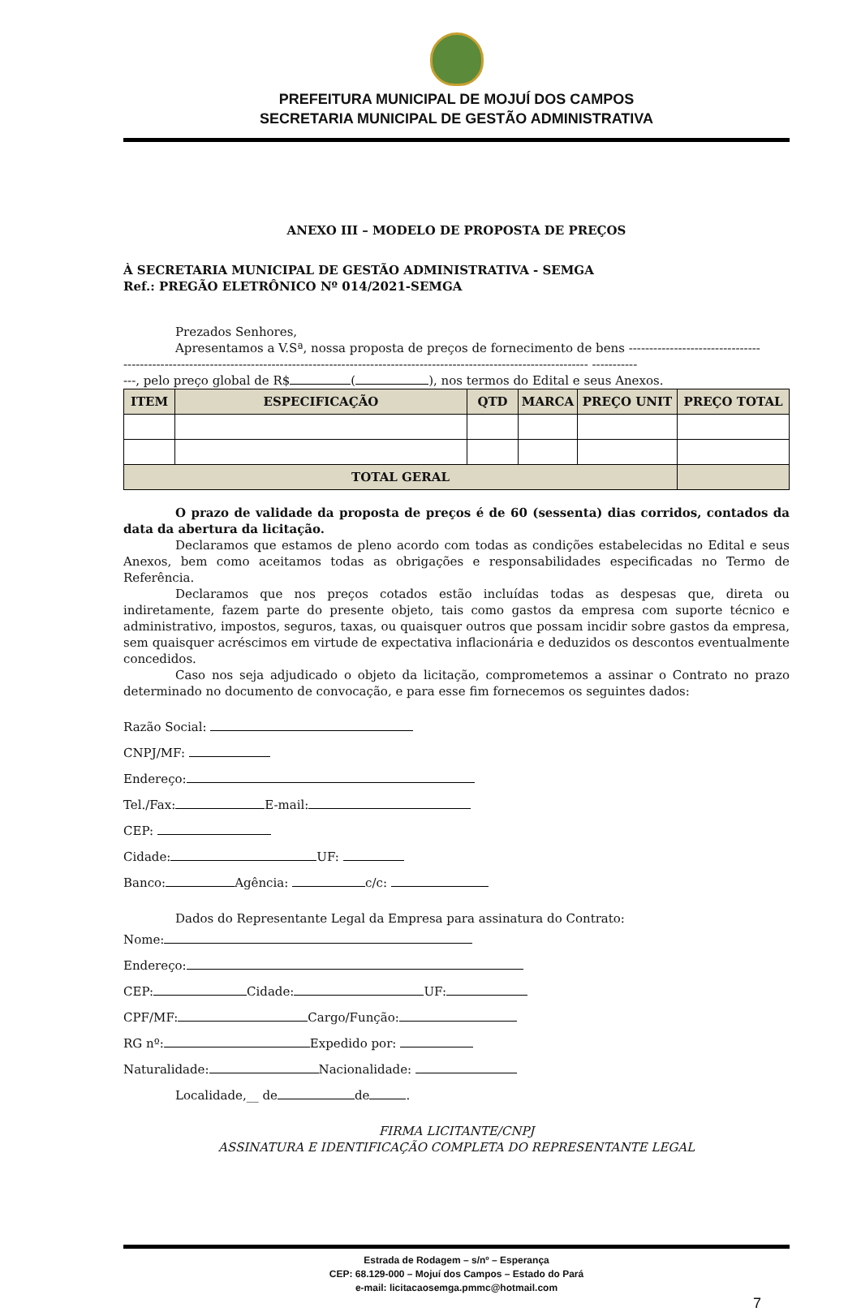PREFEITURA MUNICIPAL DE MOJUÍ DOS CAMPOS
SECRETARIA MUNICIPAL DE GESTÃO ADMINISTRATIVA
ANEXO III – MODELO DE PROPOSTA DE PREÇOS
À SECRETARIA MUNICIPAL DE GESTÃO ADMINISTRATIVA - SEMGA
Ref.: PREGÃO ELETRÔNICO Nº 014/2021-SEMGA
Prezados Senhores,
Apresentamos a V.Sª, nossa proposta de preços de fornecimento de bens --------------------------------
----------------------------------------------------------------------------------------------------------------- -----------
---, pelo preço global de R$ ( ), nos termos do Edital e seus Anexos.
| ITEM | ESPECIFICAÇÃO | QTD | MARCA | PREÇO UNIT | PREÇO TOTAL |
| --- | --- | --- | --- | --- | --- |
| TOTAL GERAL | | | | | |
O prazo de validade da proposta de preços é de 60 (sessenta) dias corridos, contados da data da abertura da licitação.
Declaramos que estamos de pleno acordo com todas as condições estabelecidas no Edital e seus Anexos, bem como aceitamos todas as obrigações e responsabilidades especificadas no Termo de Referência.
Declaramos que nos preços cotados estão incluídas todas as despesas que, direta ou indiretamente, fazem parte do presente objeto, tais como gastos da empresa com suporte técnico e administrativo, impostos, seguros, taxas, ou quaisquer outros que possam incidir sobre gastos da empresa, sem quaisquer acréscimos em virtude de expectativa inflacionária e deduzidos os descontos eventualmente concedidos.
Caso nos seja adjudicado o objeto da licitação, comprometemos a assinar o Contrato no prazo determinado no documento de convocação, e para esse fim fornecemos os seguintes dados:
Razão Social:
CNPJ/MF:
Endereço:
Tel./Fax: E-mail:
CEP:
Cidade: UF:
Banco: Agência: c/c:
Dados do Representante Legal da Empresa para assinatura do Contrato:
Nome:
Endereço:
CEP: Cidade: UF:
CPF/MF: Cargo/Função:
RG nº: Expedido por:
Naturalidade: Nacionalidade:
Localidade,__ de de .
FIRMA LICITANTE/CNPJ
ASSINATURA E IDENTIFICAÇÃO COMPLETA DO REPRESENTANTE LEGAL
Estrada de Rodagem – s/nº – Esperança
CEP: 68.129-000 – Mojuí dos Campos – Estado do Pará
e-mail: licitacaosemga.pmmc@hotmail.com
7